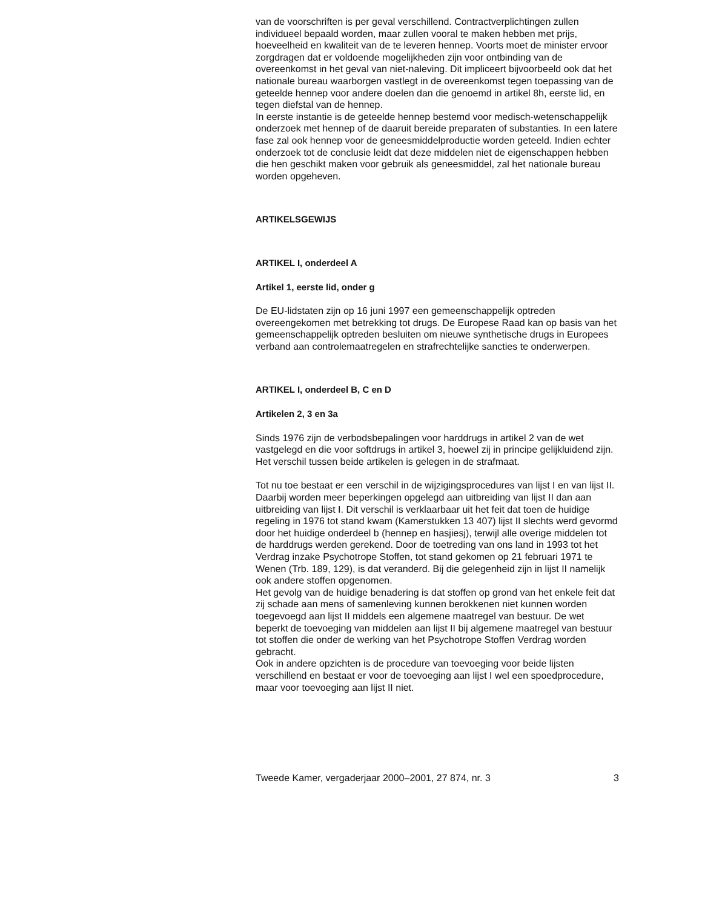van de voorschriften is per geval verschillend. Contractverplichtingen zullen individueel bepaald worden, maar zullen vooral te maken hebben met prijs, hoeveelheid en kwaliteit van de te leveren hennep. Voorts moet de minister ervoor zorgdragen dat er voldoende mogelijkheden zijn voor ontbinding van de overeenkomst in het geval van niet-naleving. Dit impliceert bijvoorbeeld ook dat het nationale bureau waarborgen vastlegt in de overeenkomst tegen toepassing van de geteelde hennep voor andere doelen dan die genoemd in artikel 8h, eerste lid, en tegen diefstal van de hennep.
In eerste instantie is de geteelde hennep bestemd voor medisch-wetenschappelijk onderzoek met hennep of de daaruit bereide preparaten of substanties. In een latere fase zal ook hennep voor de geneesmiddelproductie worden geteeld. Indien echter onderzoek tot de conclusie leidt dat deze middelen niet de eigenschappen hebben die hen geschikt maken voor gebruik als geneesmiddel, zal het nationale bureau worden opgeheven.
ARTIKELSGEWIJS
ARTIKEL I, onderdeel A
Artikel 1, eerste lid, onder g
De EU-lidstaten zijn op 16 juni 1997 een gemeenschappelijk optreden overeengekomen met betrekking tot drugs. De Europese Raad kan op basis van het gemeenschappelijk optreden besluiten om nieuwe synthetische drugs in Europees verband aan controlemaatregelen en strafrechtelijke sancties te onderwerpen.
ARTIKEL I, onderdeel B, C en D
Artikelen 2, 3 en 3a
Sinds 1976 zijn de verbodsbepalingen voor harddrugs in artikel 2 van de wet vastgelegd en die voor softdrugs in artikel 3, hoewel zij in principe gelijkluidend zijn. Het verschil tussen beide artikelen is gelegen in de strafmaat.
Tot nu toe bestaat er een verschil in de wijzigingsprocedures van lijst I en van lijst II. Daarbij worden meer beperkingen opgelegd aan uitbreiding van lijst II dan aan uitbreiding van lijst I. Dit verschil is verklaarbaar uit het feit dat toen de huidige regeling in 1976 tot stand kwam (Kamerstukken 13 407) lijst II slechts werd gevormd door het huidige onderdeel b (hennep en hasjiesj), terwijl alle overige middelen tot de harddrugs werden gerekend. Door de toetreding van ons land in 1993 tot het Verdrag inzake Psychotrope Stoffen, tot stand gekomen op 21 februari 1971 te Wenen (Trb. 189, 129), is dat veranderd. Bij die gelegenheid zijn in lijst II namelijk ook andere stoffen opgenomen.
Het gevolg van de huidige benadering is dat stoffen op grond van het enkele feit dat zij schade aan mens of samenleving kunnen berokkenen niet kunnen worden toegevoegd aan lijst II middels een algemene maatregel van bestuur. De wet beperkt de toevoeging van middelen aan lijst II bij algemene maatregel van bestuur tot stoffen die onder de werking van het Psychotrope Stoffen Verdrag worden gebracht.
Ook in andere opzichten is de procedure van toevoeging voor beide lijsten verschillend en bestaat er voor de toevoeging aan lijst I wel een spoedprocedure, maar voor toevoeging aan lijst II niet.
Tweede Kamer, vergaderjaar 2000–2001, 27 874, nr. 3 3